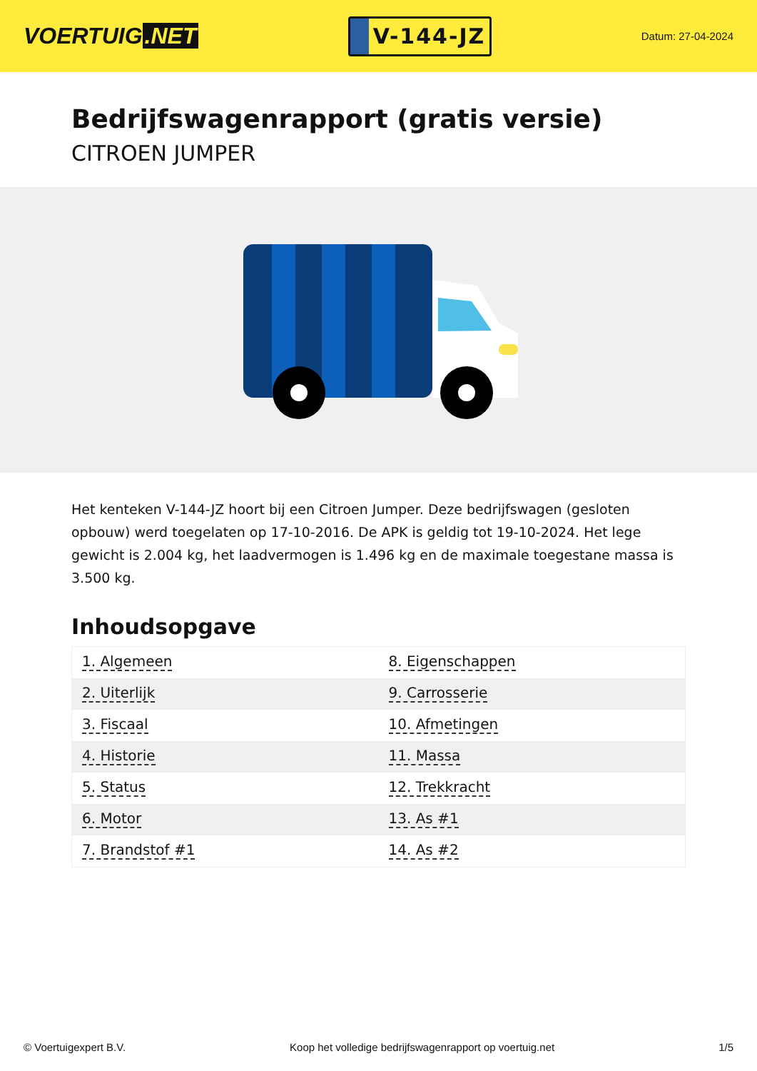VOERTUIG.NET
V-144-JZ
Datum: 27-04-2024
Bedrijfswagenrapport (gratis versie)
CITROEN JUMPER
Het kenteken V-144-JZ hoort bij een Citroen Jumper. Deze bedrijfswagen (gesloten opbouw) werd toegelaten op 17-10-2016. De APK is geldig tot 19-10-2024. Het lege gewicht is 2.004 kg, het laadvermogen is 1.496 kg en de maximale toegestane massa is 3.500 kg.
Inhoudsopgave
| 1. Algemeen | 8. Eigenschappen |
| 2. Uiterlijk | 9. Carrosserie |
| 3. Fiscaal | 10. Afmetingen |
| 4. Historie | 11. Massa |
| 5. Status | 12. Trekkracht |
| 6. Motor | 13. As #1 |
| 7. Brandstof #1 | 14. As #2 |
© Voertuigexpert B.V. Koop het volledige bedrijfswagenrapport op voertuig.net 1/5